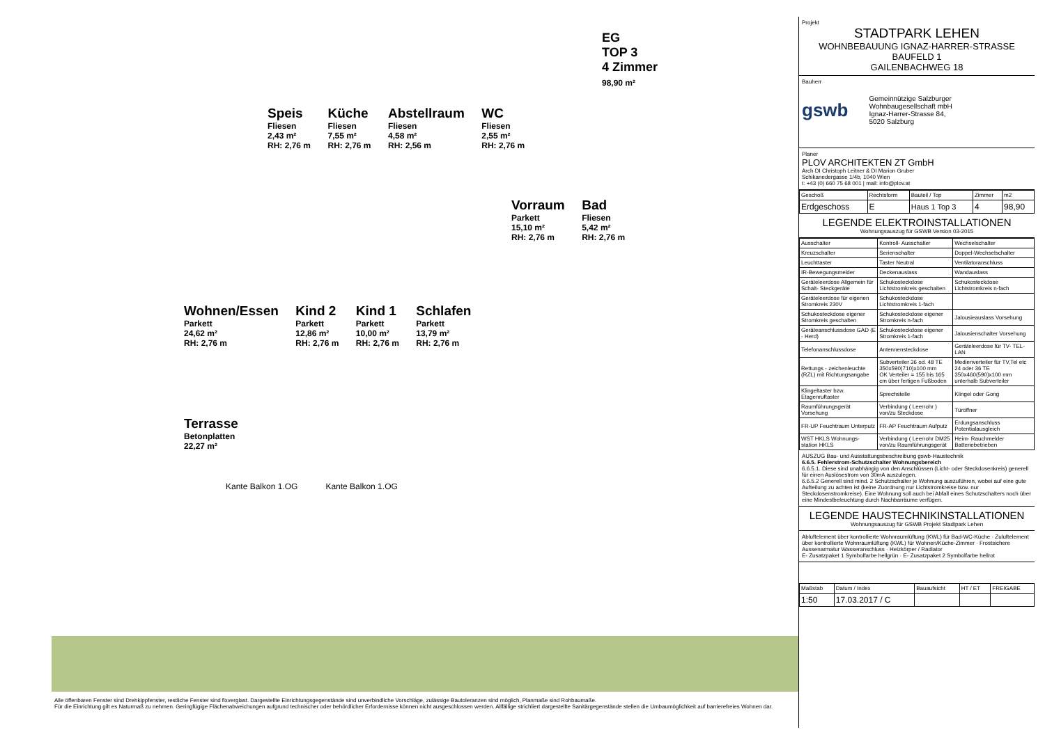EG
TOP 3
4 Zimmer
98,90 m²
Speis Fliesen
2,43 m²
RH: 2,76 m
Küche Fliesen
7,55 m²
RH: 2,76 m
Abstellraum Fliesen
4,58 m²
RH: 2,56 m
WC Fliesen
2,55 m²
RH: 2,76 m
Vorraum Parkett
15,10 m²
RH: 2,76 m
Bad Fliesen
5,42 m²
RH: 2,76 m
Wohnen/Essen Parkett
24,62 m²
RH: 2,76 m
Kind 2 Parkett
12,86 m²
RH: 2,76 m
Kind 1 Parkett
10,00 m²
RH: 2,76 m
Schlafen Parkett
13,79 m²
RH: 2,76 m
Terrasse Betonplatten
22,27 m²
Kante Balkon 1.OG Kante Balkon 1.OG
Alle öffenbaren Fenster sind Drehkippfenster, restliche Fenster sind fixverglast. Dargestellte Einrichtungsgegenstände sind unverbindliche Vorschläge, zulässige Bautoleranzen sind möglich, Planmaße sind Rohbaumaße.
Für die Einrichtung gilt es Naturmaß zu nehmen. Geringfügige Flächenabweichungen aufgrund technischer oder behördlicher Erfordernisse können nicht ausgeschlossen werden. Allfällige strichliert dargestellte Sanitärgegenstände stellen die Umbaumöglichkeit auf barrierefreies Wohnen dar.
Projekt
STADTPARK LEHEN
WOHNBEBAUUNG IGNAZ-HARRER-STRASSE
BAUFELD 1
GAILENBACHWEG 18
Bauherr
gswb Gemeinnützige Salzburger
Wohnbaugesellschaft mbH
Ignaz-Harrer-Strasse 84,
5020 Salzburg
Planer
PLOV ARCHITEKTEN ZT GmbH
Arch DI Christoph Leitner & DI Marion Gruber
Schikanedergasse 1/4b, 1040 Wien
t: +43 (0) 660 75 68 001 | mail: info@plov.at
| Geschoß | Rechtsform | Bauteil / Top | Zimmer | m2 |
| --- | --- | --- | --- | --- |
| Erdgeschoss | E | Haus 1 Top 3 | 4 | 98,90 |
LEGENDE ELEKTROINSTALLATIONEN
Wohnungsauszug für GSWB Version 03-2015
| Ausschalter | Kontroll- Ausschalter | Wechselschalter |
| Kreuzschalter | Serienschalter | Doppel-Wechselschalter |
| Leuchttaster | Taster Neutral | Ventilatoranschluss |
| IR-Bewegungsmelder | Deckenauslass | Wandauslass |
| Geräteleerdose Allgemein für Schalt- Steckgeräte | Schukosteckdose Lichtstromkreis geschalten | Schukosteckdose Lichtstromkreis n-fach |
| Geräteleerdose für eigenen Stromkreis 230V | Schukosteckdose Lichtstromkreis 1-fach | |
| Schukosteckdose eigener Stromkreis geschalten | Schukosteckdose eigener Stromkreis n-fach | Jalousieauslass Vorsehung |
| Geräteanschlussdose GAD (E - Herd) | Schukosteckdose eigener Stromkreis 1-fach | Jalousienschalter Vorsehung |
| Telefonanschlussdose | Antennensteckdose | Geräteleerdose für TV- TEL- LAN |
| Rettungs - zeichenleuchte (RZL) mit Richtungsangabe | Subverteiler 36 od. 48 TE 350x590(710)x100 mm OK Verteiler = 155 bis 165 cm über fertigen Fußboden | Medienverteiler für TV,Tel etc 24 oder 36 TE 350x460(590)x100 mm unterhalb Subverteiler |
| Klingeltaster bzw. Etagenruftaster | Sprechstelle | Klingel oder Gong |
| Raumführungsgerät Vorsehung | Verbindung ( Leerrohr ) von/zu Steckdose | Türöffner |
| FR-UP Feuchtraum Unterputz | FR-AP Feuchtraum Aufputz | Erdungsanschluss Potentialausgleich |
| WST HKLS Wohnungs- station HKLS | Verbindung ( Leerrohr DM25 von/zu Raumführungsgerät | Heim- Rauchmelder Batteriebetrieben |
AUSZUG Bau- und Ausstattungsbeschreibung gswb-Haustechnik
6.6.5. Fehlerstrom-Schutzschalter Wohnungsbereich
6.6.5.1. Diese sind unabhängig von den Anschlüssen (Licht- oder Steckdosenkreis) generell für einen Auslösestrom von 30mA auszulegen.
6.6.5.2 Generell sind mind. 2 Schutzschalter je Wohnung auszuführen, wobei auf eine gute Aufteilung zu achten ist (keine Zuordnung nur Lichtstromkreise bzw. nur Steckdosenstromkreise). Eine Wohnung soll auch bei Abfall eines Schutzschalters noch über eine Mindestbeleuchtung durch Nachbarräume verfügen.
LEGENDE HAUSTECHNIKINSTALLATIONEN
Wohnungsauszug für GSWB Projekt Stadtpark Lehen
Abluftelement über kontrollierte Wohnraumlüftung (KWL) für Bad-WC-Küche · Zuluftelement über kontrollierte Wohnraumlüftung (KWL) für Wohnen/Küche-Zimmer · Frostsichere Aussenarmatur Wasseranschluss · Heizkörper / Radiator
E- Zusatzpaket 1 Symbolfarbe hellgrün · E- Zusatzpaket 2 Symbolfarbe hellrot
| Maßstab | Datum / Index | Bauaufsicht | HT / ET | FREIGABE |
| --- | --- | --- | --- | --- |
| 1:50 | 17.03.2017 / C | | | |